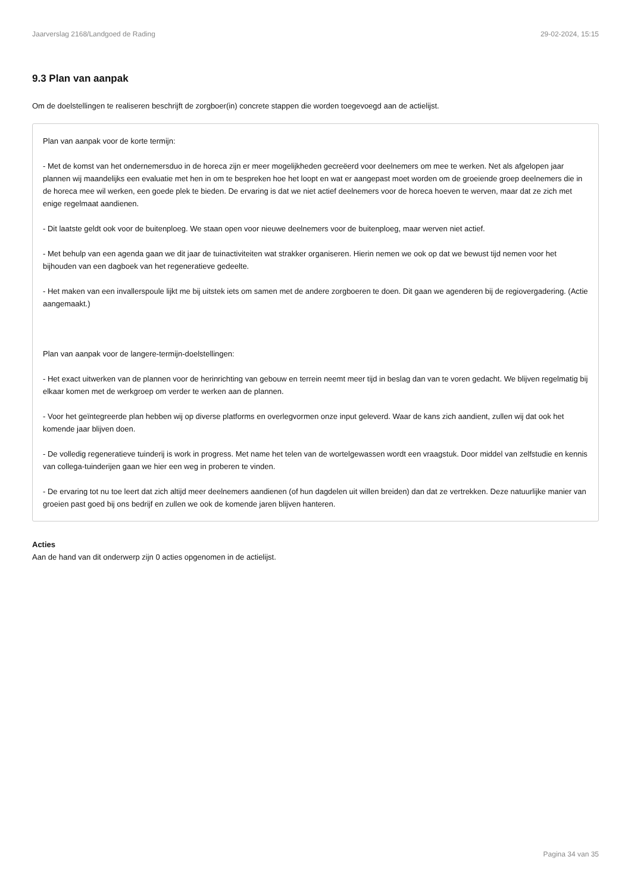Jaarverslag 2168/Landgoed de Rading 29-02-2024, 15:15
9.3 Plan van aanpak
Om de doelstellingen te realiseren beschrijft de zorgboer(in) concrete stappen die worden toegevoegd aan de actielijst.
Plan van aanpak voor de korte termijn:
- Met de komst van het ondernemersduo in de horeca zijn er meer mogelijkheden gecreëerd voor deelnemers om mee te werken. Net als afgelopen jaar plannen wij maandelijks een evaluatie met hen in om te bespreken hoe het loopt en wat er aangepast moet worden om de groeiende groep deelnemers die in de horeca mee wil werken, een goede plek te bieden. De ervaring is dat we niet actief deelnemers voor de horeca hoeven te werven, maar dat ze zich met enige regelmaat aandienen.
- Dit laatste geldt ook voor de buitenploeg. We staan open voor nieuwe deelnemers voor de buitenploeg, maar werven niet actief.
- Met behulp van een agenda gaan we dit jaar de tuinactiviteiten wat strakker organiseren. Hierin nemen we ook op dat we bewust tijd nemen voor het bijhouden van een dagboek van het regeneratieve gedeelte.
- Het maken van een invallerspoule lijkt me bij uitstek iets om samen met de andere zorgboeren te doen. Dit gaan we agenderen bij de regiovergadering. (Actie aangemaakt.)
Plan van aanpak voor de langere-termijn-doelstellingen:
- Het exact uitwerken van de plannen voor de herinrichting van gebouw en terrein neemt meer tijd in beslag dan van te voren gedacht. We blijven regelmatig bij elkaar komen met de werkgroep om verder te werken aan de plannen.
- Voor het geïntegreerde plan hebben wij op diverse platforms en overlegvormen onze input geleverd. Waar de kans zich aandient, zullen wij dat ook het komende jaar blijven doen.
- De volledig regeneratieve tuinderij is work in progress. Met name het telen van de wortelgewassen wordt een vraagstuk. Door middel van zelfstudie en kennis van collega-tuinderijen gaan we hier een weg in proberen te vinden.
- De ervaring tot nu toe leert dat zich altijd meer deelnemers aandienen (of hun dagdelen uit willen breiden) dan dat ze vertrekken. Deze natuurlijke manier van groeien past goed bij ons bedrijf en zullen we ook de komende jaren blijven hanteren.
Acties
Aan de hand van dit onderwerp zijn 0 acties opgenomen in de actielijst.
Pagina 34 van 35